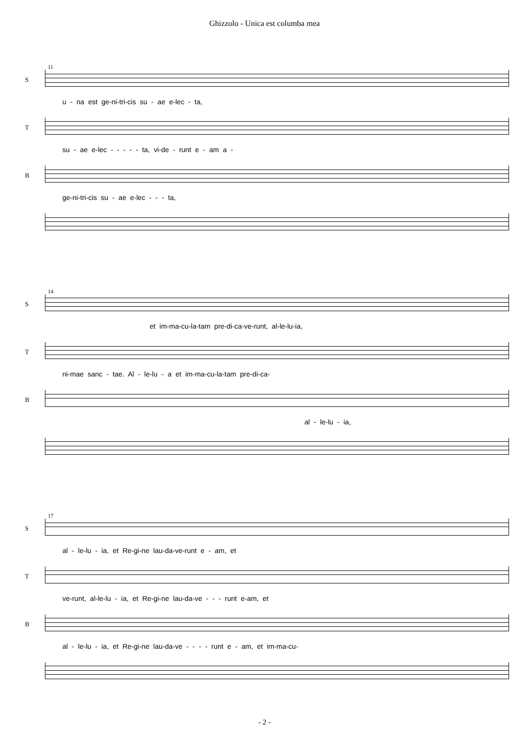Ghizzolo - Unica est columba mea
11
S
u - na est ge-ni-tri-cis su - ae e-lec - ta,
T
su - ae e-lec - - - - - ta, vi-de - runt e - am a -
B
ge-ni-tri-cis su - ae e-lec - - - ta,
14
S
et im-ma-cu-la-tam pre-di-ca-ve-runt, al-le-lu-ia,
T
ni-mae sanc - tae. Al - le-lu - a et im-ma-cu-la-tam pre-di-ca-
B
al - le-lu - ia,
17
S
al - le-lu - ia, et Re-gi-ne lau-da-ve-runt e - am, et
T
ve-runt, al-le-lu - ia, et Re-gi-ne lau-da-ve - - - runt e-am, et
B
al - le-lu - ia, et Re-gi-ne lau-da-ve - - - - runt e - am, et im-ma-cu-
- 2 -